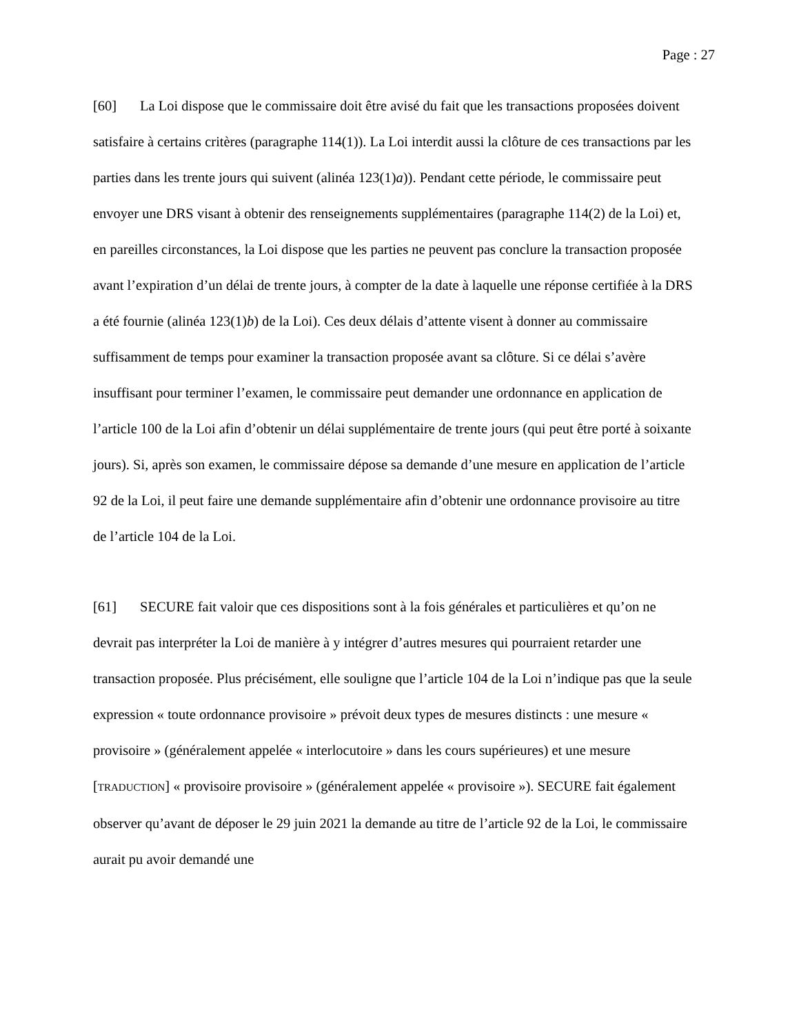Page : 27
[60] La Loi dispose que le commissaire doit être avisé du fait que les transactions proposées doivent satisfaire à certains critères (paragraphe 114(1)). La Loi interdit aussi la clôture de ces transactions par les parties dans les trente jours qui suivent (alinéa 123(1)a)). Pendant cette période, le commissaire peut envoyer une DRS visant à obtenir des renseignements supplémentaires (paragraphe 114(2) de la Loi) et, en pareilles circonstances, la Loi dispose que les parties ne peuvent pas conclure la transaction proposée avant l’expiration d’un délai de trente jours, à compter de la date à laquelle une réponse certifiée à la DRS a été fournie (alinéa 123(1)b) de la Loi). Ces deux délais d’attente visent à donner au commissaire suffisamment de temps pour examiner la transaction proposée avant sa clôture. Si ce délai s’avère insuffisant pour terminer l’examen, le commissaire peut demander une ordonnance en application de l’article 100 de la Loi afin d’obtenir un délai supplémentaire de trente jours (qui peut être porté à soixante jours). Si, après son examen, le commissaire dépose sa demande d’une mesure en application de l’article 92 de la Loi, il peut faire une demande supplémentaire afin d’obtenir une ordonnance provisoire au titre de l’article 104 de la Loi.
[61] SECURE fait valoir que ces dispositions sont à la fois générales et particulières et qu’on ne devrait pas interpréter la Loi de manière à y intégrer d’autres mesures qui pourraient retarder une transaction proposée. Plus précisément, elle souligne que l’article 104 de la Loi n’indique pas que la seule expression « toute ordonnance provisoire » prévoit deux types de mesures distincts : une mesure « provisoire » (généralement appelée « interlocutoire » dans les cours supérieures) et une mesure [TRADUCTION] « provisoire provisoire » (généralement appelée « provisoire »). SECURE fait également observer qu’avant de déposer le 29 juin 2021 la demande au titre de l’article 92 de la Loi, le commissaire aurait pu avoir demandé une